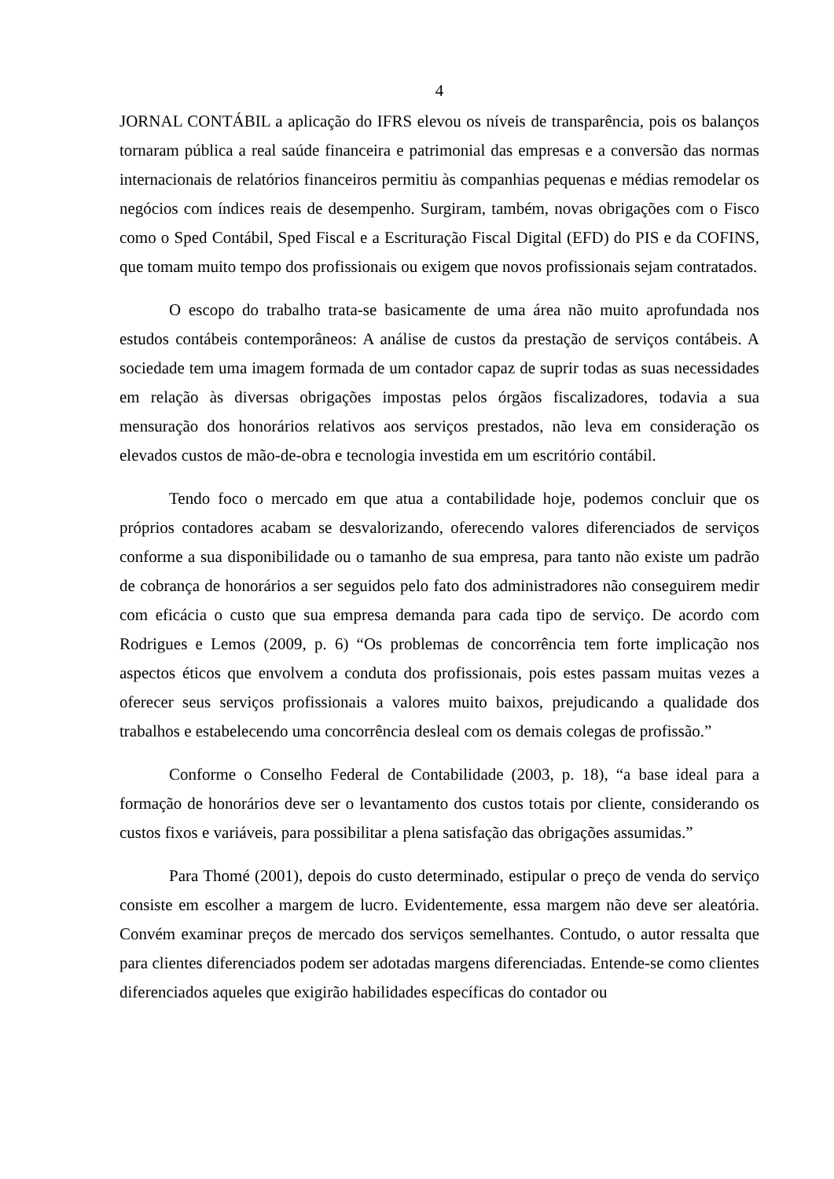4
JORNAL CONTÁBIL a aplicação do IFRS elevou os níveis de transparência, pois os balanços tornaram pública a real saúde financeira e patrimonial das empresas e a conversão das normas internacionais de relatórios financeiros permitiu às companhias pequenas e médias remodelar os negócios com índices reais de desempenho. Surgiram, também, novas obrigações com o Fisco como o Sped Contábil, Sped Fiscal e a Escrituração Fiscal Digital (EFD) do PIS e da COFINS, que tomam muito tempo dos profissionais ou exigem que novos profissionais sejam contratados.
O escopo do trabalho trata-se basicamente de uma área não muito aprofundada nos estudos contábeis contemporâneos: A análise de custos da prestação de serviços contábeis. A sociedade tem uma imagem formada de um contador capaz de suprir todas as suas necessidades em relação às diversas obrigações impostas pelos órgãos fiscalizadores, todavia a sua mensuração dos honorários relativos aos serviços prestados, não leva em consideração os elevados custos de mão-de-obra e tecnologia investida em um escritório contábil.
Tendo foco o mercado em que atua a contabilidade hoje, podemos concluir que os próprios contadores acabam se desvalorizando, oferecendo valores diferenciados de serviços conforme a sua disponibilidade ou o tamanho de sua empresa, para tanto não existe um padrão de cobrança de honorários a ser seguidos pelo fato dos administradores não conseguirem medir com eficácia o custo que sua empresa demanda para cada tipo de serviço. De acordo com Rodrigues e Lemos (2009, p. 6) “Os problemas de concorrência tem forte implicação nos aspectos éticos que envolvem a conduta dos profissionais, pois estes passam muitas vezes a oferecer seus serviços profissionais a valores muito baixos, prejudicando a qualidade dos trabalhos e estabelecendo uma concorrência desleal com os demais colegas de profissão.”
Conforme o Conselho Federal de Contabilidade (2003, p. 18), “a base ideal para a formação de honorários deve ser o levantamento dos custos totais por cliente, considerando os custos fixos e variáveis, para possibilitar a plena satisfação das obrigações assumidas.”
Para Thomé (2001), depois do custo determinado, estipular o preço de venda do serviço consiste em escolher a margem de lucro. Evidentemente, essa margem não deve ser aleatória. Convém examinar preços de mercado dos serviços semelhantes. Contudo, o autor ressalta que para clientes diferenciados podem ser adotadas margens diferenciadas. Entende-se como clientes diferenciados aqueles que exigirão habilidades específicas do contador ou